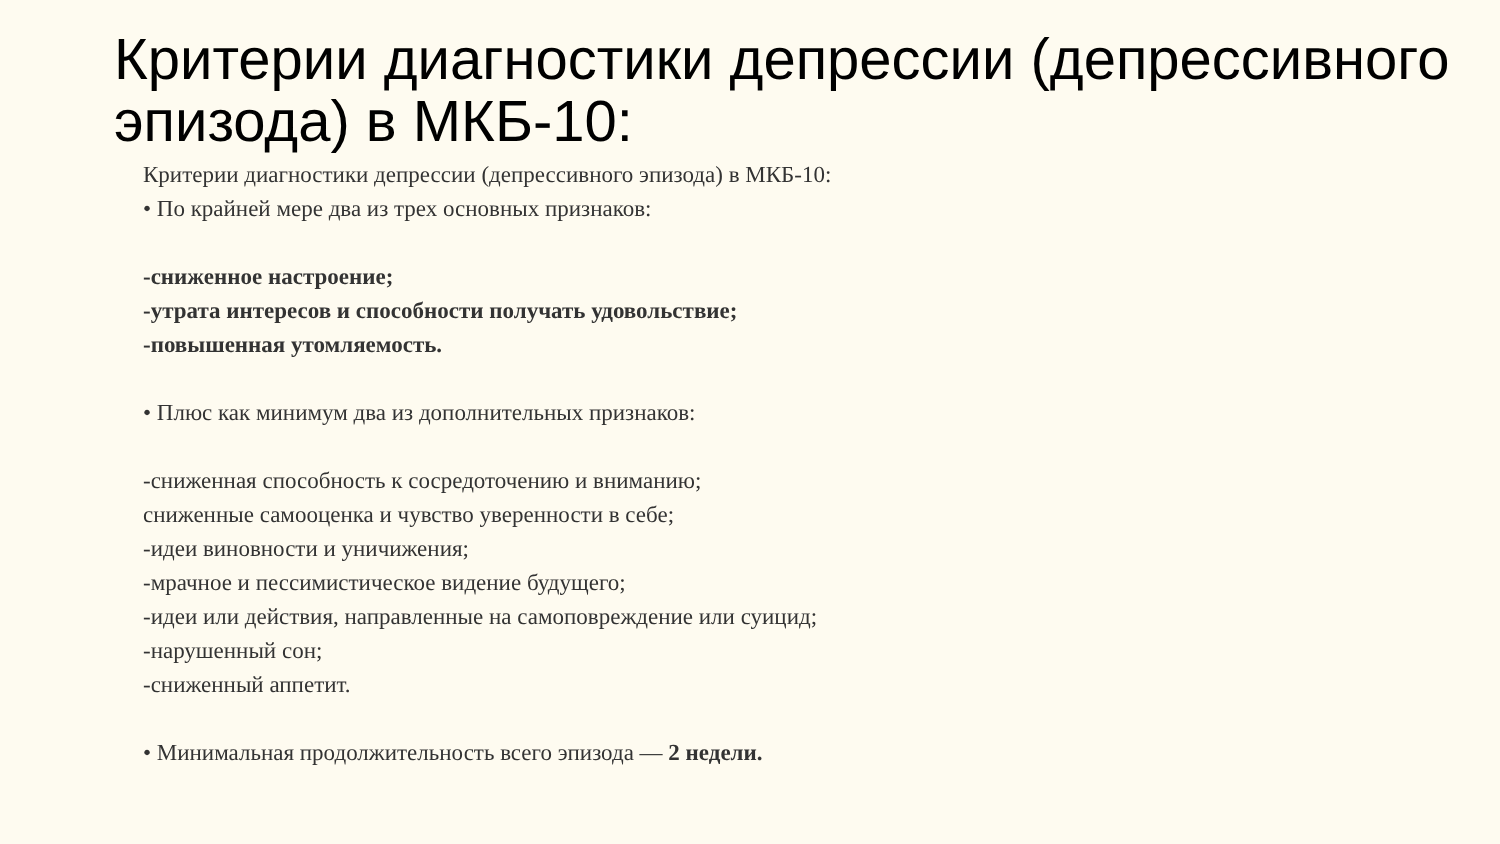Критерии диагностики депрессии (депрессивного эпизода) в МКБ-10:
Критерии диагностики депрессии (депрессивного эпизода) в МКБ-10:
• По крайней мере два из трех основных признаков:
-сниженное настроение;
-утрата интересов и способности получать удовольствие;
-повышенная утомляемость.
• Плюс как минимум два из дополнительных признаков:
-сниженная способность к сосредоточению и вниманию;
сниженные самооценка и чувство уверенности в себе;
-идеи виновности и уничижения;
-мрачное и пессимистическое видение будущего;
-идеи или действия, направленные на самоповреждение или суицид;
-нарушенный сон;
-сниженный аппетит.
• Минимальная продолжительность всего эпизода — 2 недели.